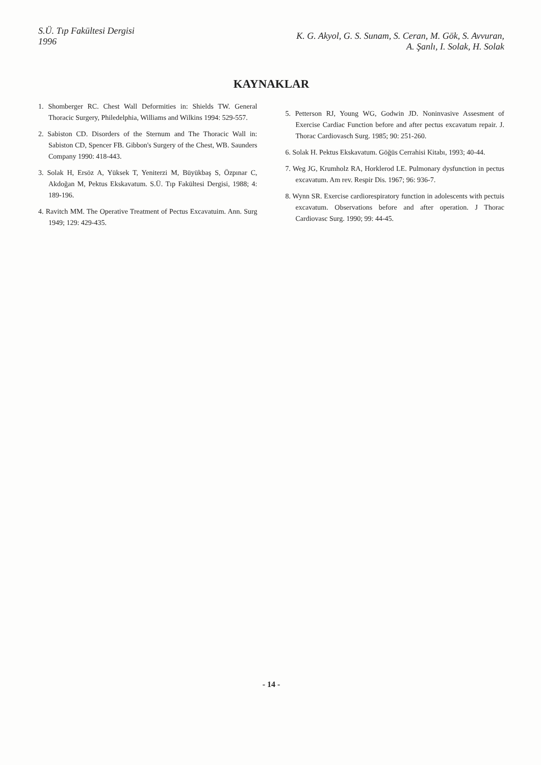S.Ü. Tıp Fakültesi Dergisi
1996
K. G. Akyol, G. S. Sunam, S. Ceran, M. Gök, S. Avvuran,
A. Şanlı, I. Solak, H. Solak
KAYNAKLAR
1. Shomberger RC. Chest Wall Deformities in: Shields TW. General Thoracic Surgery, Philedelphia, Williams and Wilkins 1994: 529-557.
2. Sabiston CD. Disorders of the Sternum and The Thoracic Wall in: Sabiston CD, Spencer FB. Gibbon's Surgery of the Chest, WB. Saunders Company 1990: 418-443.
3. Solak H, Ersöz A, Yüksek T, Yeniterzi M, Büyükbaş S, Özpınar C, Akdoğan M, Pektus Ekskavatum. S.Ü. Tıp Fakültesi Dergisi, 1988; 4: 189-196.
4. Ravitch MM. The Operative Treatment of Pectus Excavatuim. Ann. Surg 1949; 129: 429-435.
5. Petterson RJ, Young WG, Godwin JD. Noninvasive Assesment of Exercise Cardiac Function before and after pectus excavatum repair. J. Thorac Cardiovasch Surg. 1985; 90: 251-260.
6. Solak H. Pektus Ekskavatum. Göğüs Cerrahisi Kitabı, 1993; 40-44.
7. Weg JG, Krumholz RA, Horklerod LE. Pulmonary dysfunction in pectus excavatum. Am rev. Respir Dis. 1967; 96: 936-7.
8. Wynn SR. Exercise cardiorespiratory function in adolescents with pectuis excavatum. Observations before and after operation. J Thorac Cardiovasc Surg. 1990; 99: 44-45.
- 14 -